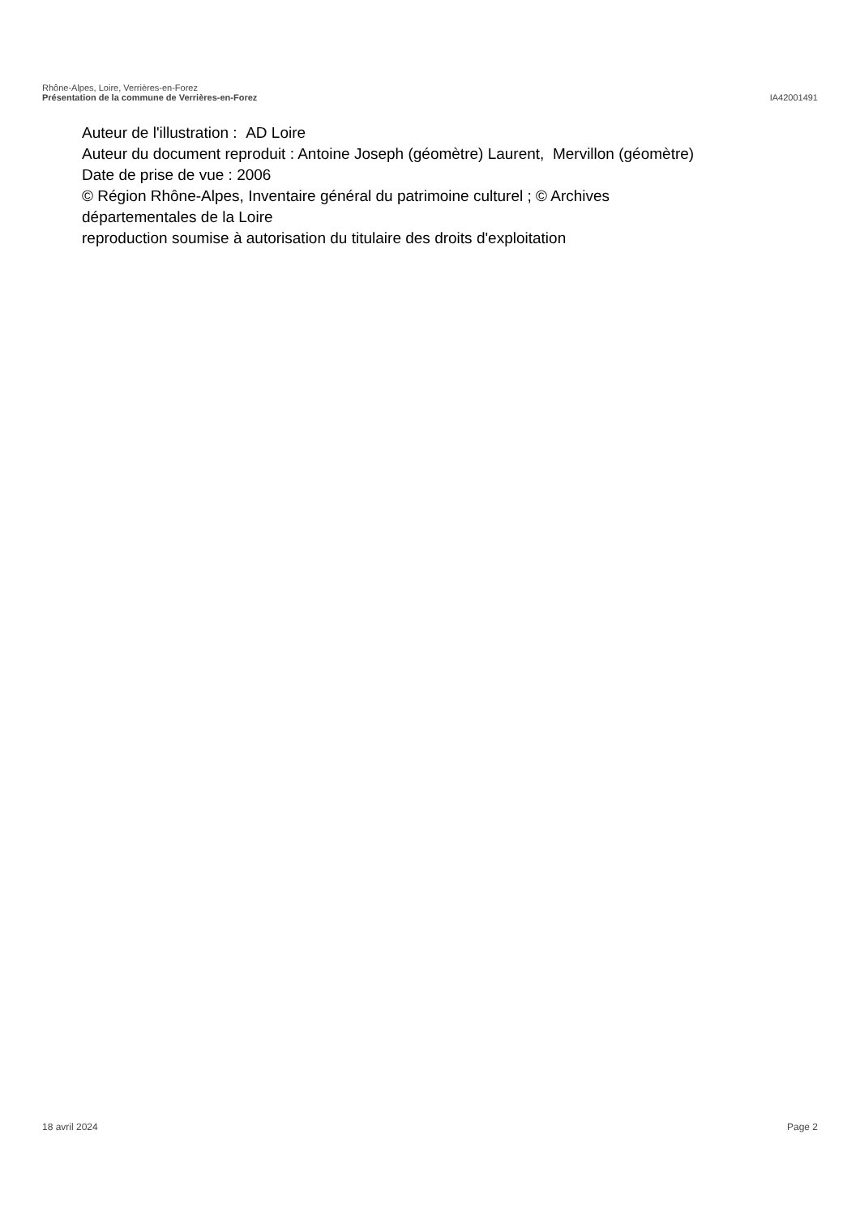Rhône-Alpes, Loire, Verrières-en-Forez
Présentation de la commune de Verrières-en-Forez IA42001491
Auteur de l'illustration : AD Loire
Auteur du document reproduit : Antoine Joseph (géomètre) Laurent, Mervillon (géomètre)
Date de prise de vue : 2006
© Région Rhône-Alpes, Inventaire général du patrimoine culturel ; © Archives
départementales de la Loire
reproduction soumise à autorisation du titulaire des droits d'exploitation
18 avril 2024 Page 2